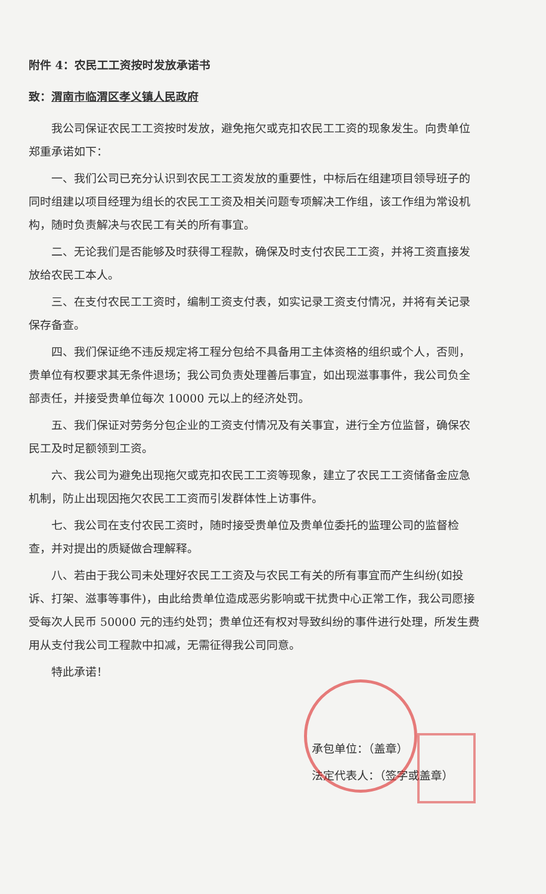附件 4：农民工工资按时发放承诺书
致：渭南市临渭区孝义镇人民政府
我公司保证农民工工资按时发放，避免拖欠或克扣农民工工资的现象发生。向贵单位郑重承诺如下：
一、我们公司已充分认识到农民工工资发放的重要性，中标后在组建项目领导班子的同时组建以项目经理为组长的农民工工资及相关问题专项解决工作组，该工作组为常设机构，随时负责解决与农民工有关的所有事宜。
二、无论我们是否能够及时获得工程款，确保及时支付农民工工资，并将工资直接发放给农民工本人。
三、在支付农民工工资时，编制工资支付表，如实记录工资支付情况，并将有关记录保存备查。
四、我们保证绝不违反规定将工程分包给不具备用工主体资格的组织或个人，否则，贵单位有权要求其无条件退场；我公司负责处理善后事宜，如出现滋事事件，我公司负全部责任，并接受贵单位每次 10000 元以上的经济处罚。
五、我们保证对劳务分包企业的工资支付情况及有关事宜，进行全方位监督，确保农民工及时足额领到工资。
六、我公司为避免出现拖欠或克扣农民工工资等现象，建立了农民工工资储备金应急机制，防止出现因拖欠农民工工资而引发群体性上访事件。
七、我公司在支付农民工资时，随时接受贵单位及贵单位委托的监理公司的监督检查，并对提出的质疑做合理解释。
八、若由于我公司未处理好农民工工资及与农民工有关的所有事宜而产生纠纷(如投诉、打架、滋事等事件)，由此给贵单位造成恶劣影响或干扰贵中心正常工作，我公司愿接受每次人民币 50000 元的违约处罚；贵单位还有权对导致纠纷的事件进行处理，所发生费用从支付我公司工程款中扣减，无需征得我公司同意。
特此承诺！
承包单位：（盖章）
法定代表人：（签字或盖章）